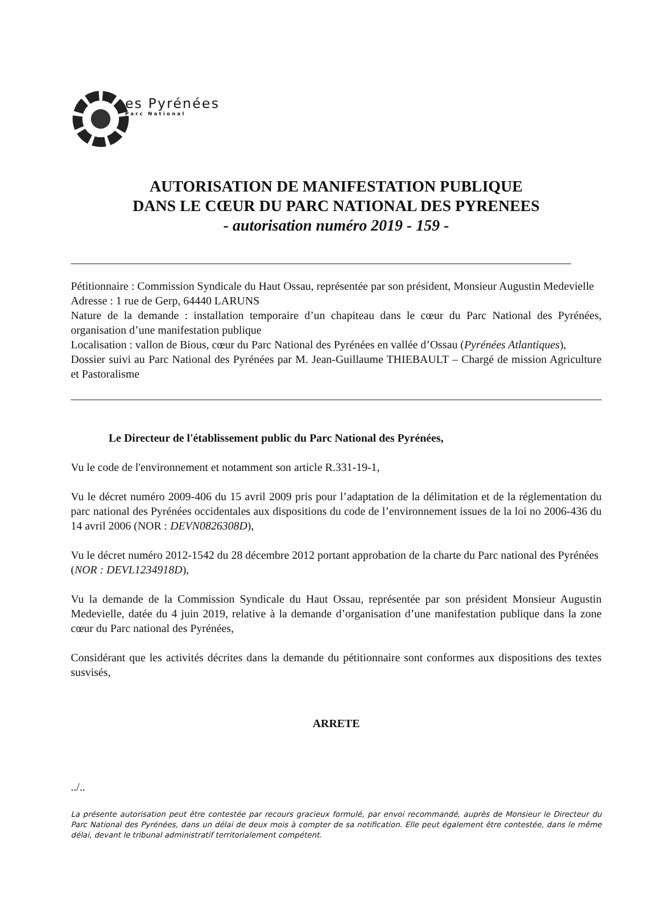es Pyrénées
Parc National
AUTORISATION DE MANIFESTATION PUBLIQUE
DANS LE CŒUR DU PARC NATIONAL DES PYRENEES
- autorisation numéro 2019 - 159 -
Pétitionnaire : Commission Syndicale du Haut Ossau, représentée par son président, Monsieur Augustin Medevielle
Adresse : 1 rue de Gerp, 64440 LARUNS
Nature de la demande : installation temporaire d’un chapiteau dans le cœur du Parc National des Pyrénées, organisation d’une manifestation publique
Localisation : vallon de Bious, cœur du Parc National des Pyrénées en vallée d’Ossau (Pyrénées Atlantiques),
Dossier suivi au Parc National des Pyrénées par M. Jean-Guillaume THIEBAULT – Chargé de mission Agriculture et Pastoralisme
Le Directeur de l'établissement public du Parc National des Pyrénées,
Vu le code de l'environnement et notamment son article R.331-19-1,
Vu le décret numéro 2009-406 du 15 avril 2009 pris pour l’adaptation de la délimitation et de la réglementation du parc national des Pyrénées occidentales aux dispositions du code de l’environnement issues de la loi no 2006-436 du 14 avril 2006 (NOR : DEVN0826308D),
Vu le décret numéro 2012-1542 du 28 décembre 2012 portant approbation de la charte du Parc national des Pyrénées (NOR : DEVL1234918D),
Vu la demande de la Commission Syndicale du Haut Ossau, représentée par son président Monsieur Augustin Medevielle, datée du 4 juin 2019, relative à la demande d’organisation d’une manifestation publique dans la zone cœur du Parc national des Pyrénées,
Considérant que les activités décrites dans la demande du pétitionnaire sont conformes aux dispositions des textes susvisés,
ARRETE
../..
La présente autorisation peut être contestée par recours gracieux formulé, par envoi recommandé, auprès de Monsieur le Directeur du Parc National des Pyrénées, dans un délai de deux mois à compter de sa notification. Elle peut également être contestée, dans le même délai, devant le tribunal administratif territorialement compétent.